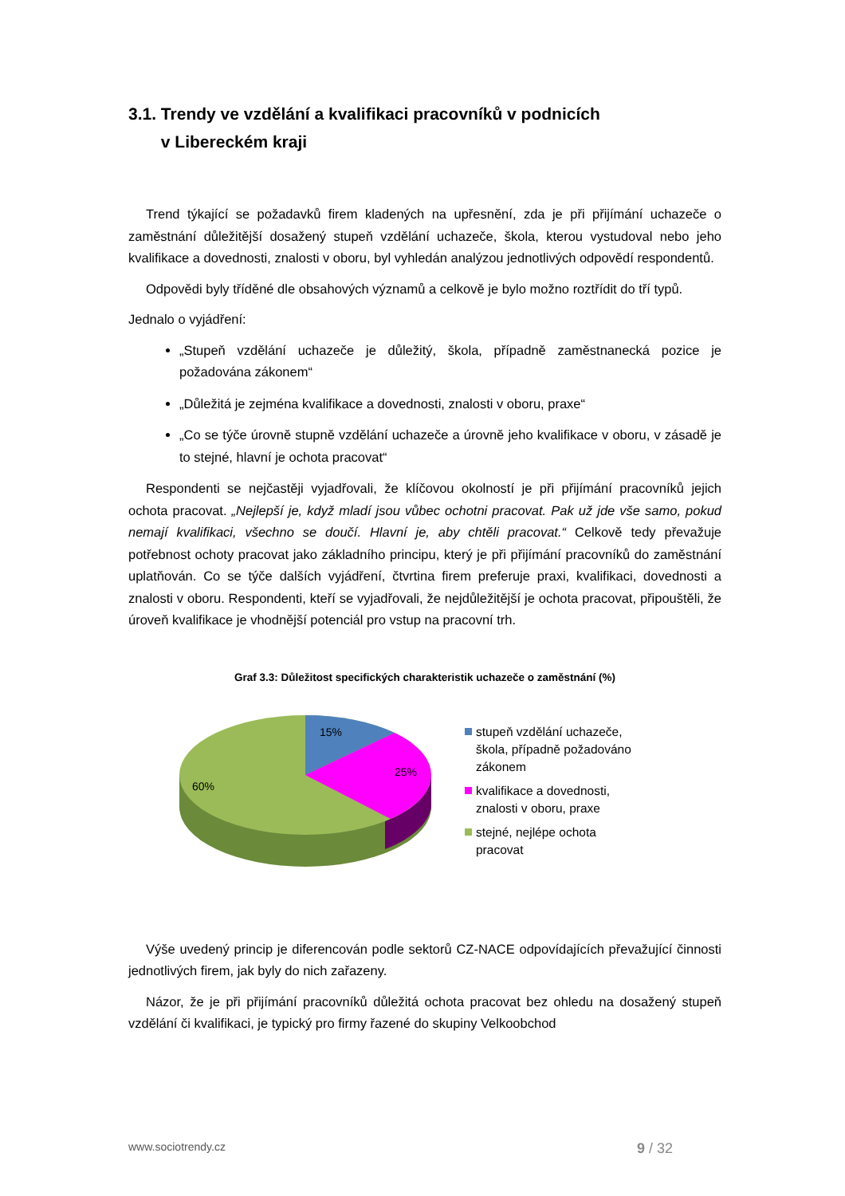3.1. Trendy ve vzdělání a kvalifikaci pracovníků v podnicích
v Libereckém kraji
Trend týkající se požadavků firem kladených na upřesnění, zda je při přijímání uchazeče o zaměstnání důležitější dosažený stupeň vzdělání uchazeče, škola, kterou vystudoval nebo jeho kvalifikace a dovednosti, znalosti v oboru, byl vyhledán analýzou jednotlivých odpovědí respondentů.
Odpovědi byly tříděné dle obsahových významů a celkově je bylo možno roztřídit do tří typů.
Jednalo o vyjádření:
„Stupeň vzdělání uchazeče je důležitý, škola, případně zaměstnanecká pozice je požadována zákonem“
„Důležitá je zejména kvalifikace a dovednosti, znalosti v oboru, praxe“
„Co se týče úrovně stupně vzdělání uchazeče a úrovně jeho kvalifikace v oboru, v zásadě je to stejné, hlavní je ochota pracovat“
Respondenti se nejčastěji vyjadřovali, že klíčovou okolností je při přijímání pracovníků jejich ochota pracovat. „Nejlepší je, když mladí jsou vůbec ochotni pracovat. Pak už jde vše samo, pokud nemají kvalifikaci, všechno se doučí. Hlavní je, aby chtěli pracovat.“ Celkově tedy převažuje potřebnost ochoty pracovat jako základního principu, který je při přijímání pracovníků do zaměstnání uplatňován. Co se týče dalších vyjádření, čtvrtina firem preferuje praxi, kvalifikaci, dovednosti a znalosti v oboru. Respondenti, kteří se vyjadřovali, že nejdůležitější je ochota pracovat, připouštěli, že úroveň kvalifikace je vhodnější potenciál pro vstup na pracovní trh.
Graf 3.3: Důležitost specifických charakteristik uchazeče o zaměstnání (%)
15%
25%
60%
stupeň vzdělání uchazeče, škola, případně požadováno zákonem
kvalifikace a dovednosti, znalosti v oboru, praxe
stejné, nejlépe ochota pracovat
Výše uvedený princip je diferencován podle sektorů CZ-NACE odpovídajících převažující činnosti jednotlivých firem, jak byly do nich zařazeny.
Názor, že je při přijímání pracovníků důležitá ochota pracovat bez ohledu na dosažený stupeň vzdělání či kvalifikaci, je typický pro firmy řazené do skupiny Velkoobchod
www.sociotrendy.cz 9 / 32